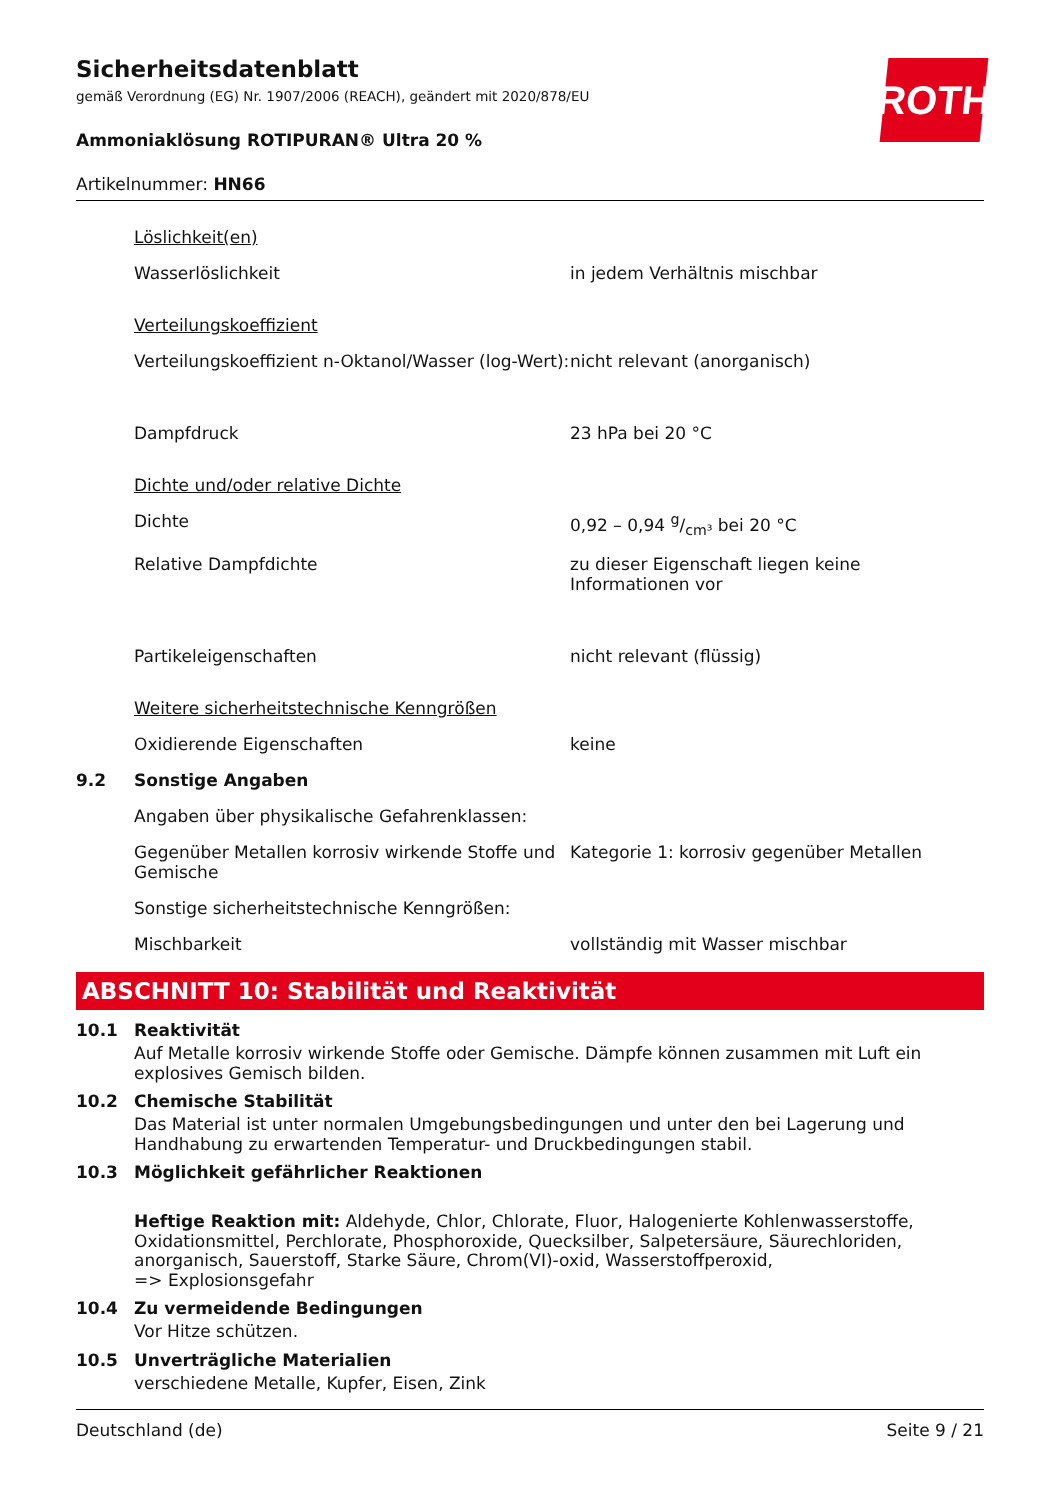ROTH
Sicherheitsdatenblatt
gemäß Verordnung (EG) Nr. 1907/2006 (REACH), geändert mit 2020/878/EU
Ammoniaklösung ROTIPURAN® Ultra 20 %
Artikelnummer: HN66
| | Löslichkeit(en) | |
| | Wasserlöslichkeit | in jedem Verhältnis mischbar |
| | Verteilungskoeffizient | |
| | Verteilungskoeffizient n-Oktanol/Wasser (log-Wert): | nicht relevant (anorganisch) |
| | Dampfdruck | 23 hPa bei 20 °C |
| | Dichte und/oder relative Dichte | |
| | Dichte | 0,92 – 0,94 g/cm³ bei 20 °C |
| | Relative Dampfdichte | zu dieser Eigenschaft liegen keine Informationen vor |
| | Partikeleigenschaften | nicht relevant (flüssig) |
| | Weitere sicherheitstechnische Kenngrößen | |
| | Oxidierende Eigenschaften | keine |
| 9.2 | Sonstige Angaben | |
| | Angaben über physikalische Gefahrenklassen: | |
| | Gegenüber Metallen korrosiv wirkende Stoffe und Gemische | Kategorie 1: korrosiv gegenüber Metallen |
| | Sonstige sicherheitstechnische Kenngrößen: | |
| | Mischbarkeit | vollständig mit Wasser mischbar |
ABSCHNITT 10: Stabilität und Reaktivität
10.1 Reaktivität
Auf Metalle korrosiv wirkende Stoffe oder Gemische. Dämpfe können zusammen mit Luft ein explosives Gemisch bilden.
10.2 Chemische Stabilität
Das Material ist unter normalen Umgebungsbedingungen und unter den bei Lagerung und Handhabung zu erwartenden Temperatur- und Druckbedingungen stabil.
10.3 Möglichkeit gefährlicher Reaktionen
Heftige Reaktion mit: Aldehyde, Chlor, Chlorate, Fluor, Halogenierte Kohlenwasserstoffe, Oxidationsmittel, Perchlorate, Phosphoroxide, Quecksilber, Salpetersäure, Säurechloriden, anorganisch, Sauerstoff, Starke Säure, Chrom(VI)-oxid, Wasserstoffperoxid,
=> Explosionsgefahr
10.4 Zu vermeidende Bedingungen
Vor Hitze schützen.
10.5 Unverträgliche Materialien
verschiedene Metalle, Kupfer, Eisen, Zink
Deutschland (de) Seite 9 / 21